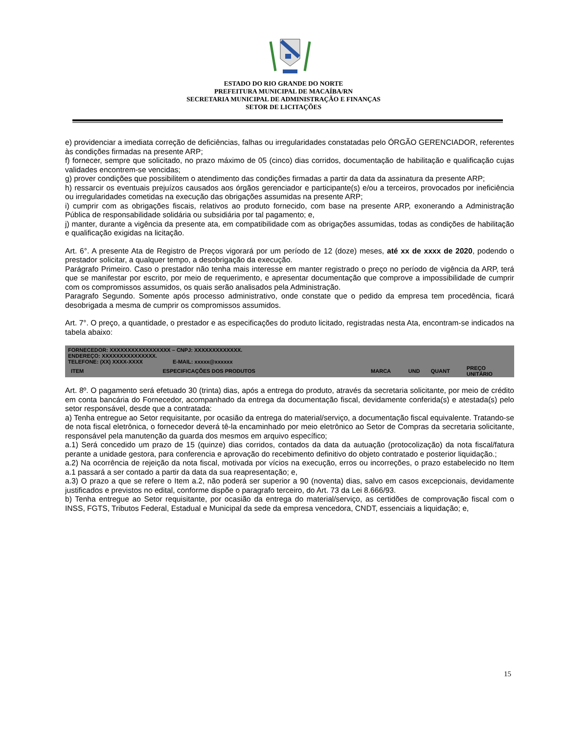ESTADO DO RIO GRANDE DO NORTE
PREFEITURA MUNICIPAL DE MACAÍBA/RN
SECRETARIA MUNICIPAL DE ADMINISTRAÇÃO E FINANÇAS
SETOR DE LICITAÇÕES
e) providenciar a imediata correção de deficiências, falhas ou irregularidades constatadas pelo ÓRGÃO GERENCIADOR, referentes às condições firmadas na presente ARP;
f) fornecer, sempre que solicitado, no prazo máximo de 05 (cinco) dias corridos, documentação de habilitação e qualificação cujas validades encontrem-se vencidas;
g) prover condições que possibilitem o atendimento das condições firmadas a partir da data da assinatura da presente ARP;
h) ressarcir os eventuais prejuízos causados aos órgãos gerenciador e participante(s) e/ou a terceiros, provocados por ineficiência ou irregularidades cometidas na execução das obrigações assumidas na presente ARP;
i) cumprir com as obrigações fiscais, relativos ao produto fornecido, com base na presente ARP, exonerando a Administração Pública de responsabilidade solidária ou subsidiária por tal pagamento; e,
j) manter, durante a vigência da presente ata, em compatibilidade com as obrigações assumidas, todas as condições de habilitação e qualificação exigidas na licitação.
Art. 6°. A presente Ata de Registro de Preços vigorará por um período de 12 (doze) meses, até xx de xxxx de 2020, podendo o prestador solicitar, a qualquer tempo, a desobrigação da execução.
Parágrafo Primeiro. Caso o prestador não tenha mais interesse em manter registrado o preço no período de vigência da ARP, terá que se manifestar por escrito, por meio de requerimento, e apresentar documentação que comprove a impossibilidade de cumprir com os compromissos assumidos, os quais serão analisados pela Administração.
Paragrafo Segundo. Somente após processo administrativo, onde constate que o pedido da empresa tem procedência, ficará desobrigada a mesma de cumprir os compromissos assumidos.
Art. 7°. O preço, a quantidade, o prestador e as especificações do produto licitado, registradas nesta Ata, encontram-se indicados na tabela abaixo:
| FORNECEDOR: XXXXXXXXXXXXXXXXX – CNPJ: XXXXXXXXXXXXX. ENDEREÇO: XXXXXXXXXXXXXXX. TELEFONE: (XX) XXXX-XXXX E-MAIL: xxxxx@xxxxxx | | | | | |
| ITEM | ESPECIFICAÇÕES DOS PRODUTOS | MARCA | UND | QUANT | PREÇO UNITÁRIO |
Art. 8º. O pagamento será efetuado 30 (trinta) dias, após a entrega do produto, através da secretaria solicitante, por meio de crédito em conta bancária do Fornecedor, acompanhado da entrega da documentação fiscal, devidamente conferida(s) e atestada(s) pelo setor responsável, desde que a contratada:
a) Tenha entregue ao Setor requisitante, por ocasião da entrega do material/serviço, a documentação fiscal equivalente. Tratando-se de nota fiscal eletrônica, o fornecedor deverá tê-la encaminhado por meio eletrônico ao Setor de Compras da secretaria solicitante, responsável pela manutenção da guarda dos mesmos em arquivo específico;
a.1) Será concedido um prazo de 15 (quinze) dias corridos, contados da data da autuação (protocolização) da nota fiscal/fatura perante a unidade gestora, para conferencia e aprovação do recebimento definitivo do objeto contratado e posterior liquidação.;
a.2) Na ocorrência de rejeição da nota fiscal, motivada por vícios na execução, erros ou incorreções, o prazo estabelecido no Item a.1 passará a ser contado a partir da data da sua reapresentação; e,
a.3) O prazo a que se refere o Item a.2, não poderá ser superior a 90 (noventa) dias, salvo em casos excepcionais, devidamente justificados e previstos no edital, conforme dispõe o paragrafo terceiro, do Art. 73 da Lei 8.666/93.
b) Tenha entregue ao Setor requisitante, por ocasião da entrega do material/serviço, as certidões de comprovação fiscal com o INSS, FGTS, Tributos Federal, Estadual e Municipal da sede da empresa vencedora, CNDT, essenciais a liquidação; e,
15